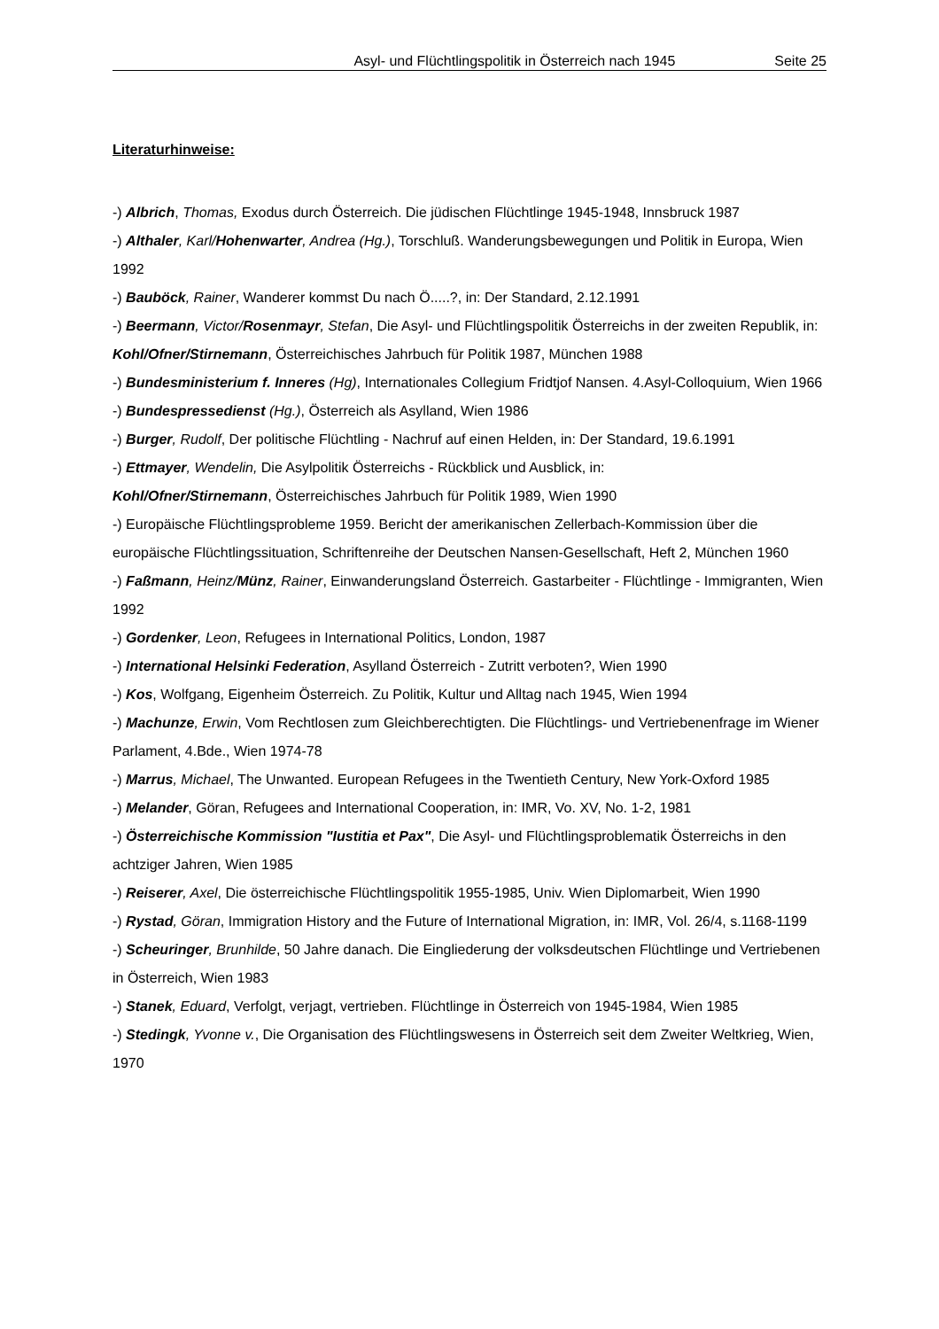Asyl- und Flüchtlingspolitik in Österreich nach 1945 Seite 25
Literaturhinweise:
-) Albrich, Thomas, Exodus durch Österreich. Die jüdischen Flüchtlinge 1945-1948, Innsbruck 1987
-) Althaler, Karl/Hohenwarter, Andrea (Hg.), Torschluß. Wanderungsbewegungen und Politik in Europa, Wien 1992
-) Bauböck, Rainer, Wanderer kommst Du nach Ö.....?, in: Der Standard, 2.12.1991
-) Beermann, Victor/Rosenmayr, Stefan, Die Asyl- und Flüchtlingspolitik Österreichs in der zweiten Republik, in: Kohl/Ofner/Stirnemann, Österreichisches Jahrbuch für Politik 1987, München 1988
-) Bundesministerium f. Inneres (Hg), Internationales Collegium Fridtjof Nansen. 4.Asyl-Colloquium, Wien 1966
-) Bundespressedienst (Hg.), Österreich als Asylland, Wien 1986
-) Burger, Rudolf, Der politische Flüchtling - Nachruf auf einen Helden, in: Der Standard, 19.6.1991
-) Ettmayer, Wendelin, Die Asylpolitik Österreichs - Rückblick und Ausblick, in:
Kohl/Ofner/Stirnemann, Österreichisches Jahrbuch für Politik 1989, Wien 1990
-) Europäische Flüchtlingsprobleme 1959. Bericht der amerikanischen Zellerbach-Kommission über die europäische Flüchtlingssituation, Schriftenreihe der Deutschen Nansen-Gesellschaft, Heft 2, München 1960
-) Faßmann, Heinz/Münz, Rainer, Einwanderungsland Österreich. Gastarbeiter - Flüchtlinge - Immigranten, Wien 1992
-) Gordenker, Leon, Refugees in International Politics, London, 1987
-) International Helsinki Federation, Asylland Österreich - Zutritt verboten?, Wien 1990
-) Kos, Wolfgang, Eigenheim Österreich. Zu Politik, Kultur und Alltag nach 1945, Wien 1994
-) Machunze, Erwin, Vom Rechtlosen zum Gleichberechtigten. Die Flüchtlings- und Vertriebenenfrage im Wiener Parlament, 4.Bde., Wien 1974-78
-) Marrus, Michael, The Unwanted. European Refugees in the Twentieth Century, New York-Oxford 1985
-) Melander, Göran, Refugees and International Cooperation, in: IMR, Vo. XV, No. 1-2, 1981
-) Österreichische Kommission "Iustitia et Pax", Die Asyl- und Flüchtlingsproblematik Österreichs in den achtziger Jahren, Wien 1985
-) Reiserer, Axel, Die österreichische Flüchtlingspolitik 1955-1985, Univ. Wien Diplomarbeit, Wien 1990
-) Rystad, Göran, Immigration History and the Future of International Migration, in: IMR, Vol. 26/4, s.1168-1199
-) Scheuringer, Brunhilde, 50 Jahre danach. Die Eingliederung der volksdeutschen Flüchtlinge und Vertriebenen in Österreich, Wien 1983
-) Stanek, Eduard, Verfolgt, verjagt, vertrieben. Flüchtlinge in Österreich von 1945-1984, Wien 1985
-) Stedingk, Yvonne v., Die Organisation des Flüchtlingswesens in Österreich seit dem Zweiter Weltkrieg, Wien, 1970